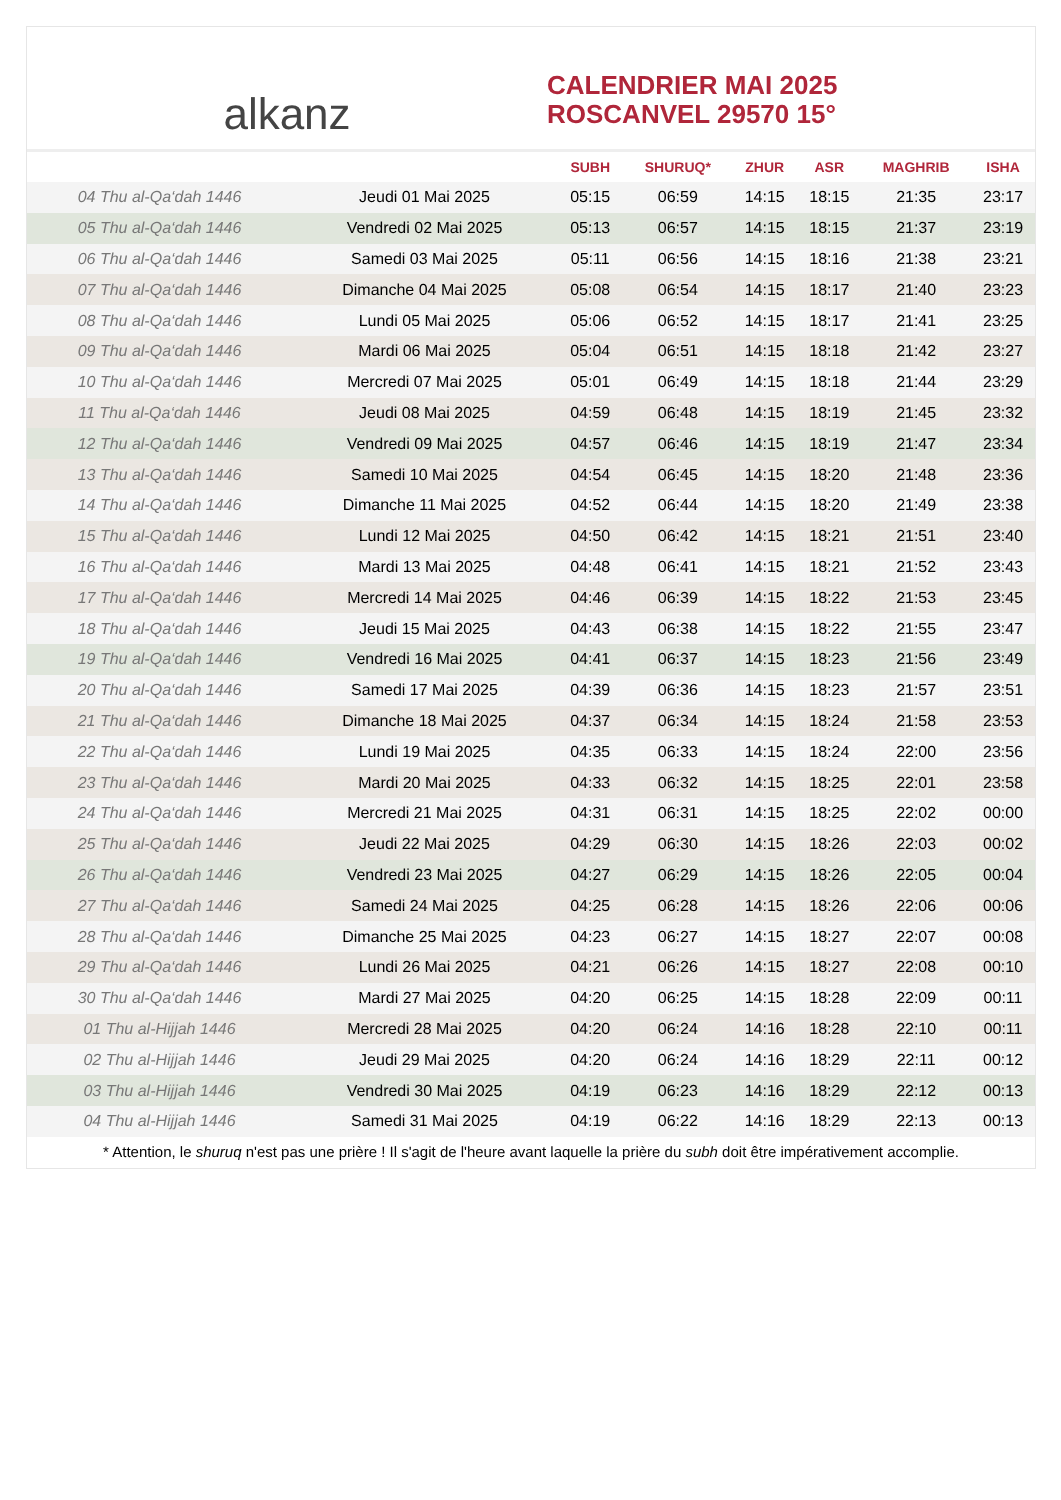alkanz
CALENDRIER MAI 2025
ROSCANVEL 29570 15°
| | | SUBH | SHURUQ* | ZHUR | ASR | MAGHRIB | ISHA |
| --- | --- | --- | --- | --- | --- | --- | --- |
| 04 Thu al-Qa‘dah 1446 | Jeudi 01 Mai 2025 | 05:15 | 06:59 | 14:15 | 18:15 | 21:35 | 23:17 |
| 05 Thu al-Qa‘dah 1446 | Vendredi 02 Mai 2025 | 05:13 | 06:57 | 14:15 | 18:15 | 21:37 | 23:19 |
| 06 Thu al-Qa‘dah 1446 | Samedi 03 Mai 2025 | 05:11 | 06:56 | 14:15 | 18:16 | 21:38 | 23:21 |
| 07 Thu al-Qa‘dah 1446 | Dimanche 04 Mai 2025 | 05:08 | 06:54 | 14:15 | 18:17 | 21:40 | 23:23 |
| 08 Thu al-Qa‘dah 1446 | Lundi 05 Mai 2025 | 05:06 | 06:52 | 14:15 | 18:17 | 21:41 | 23:25 |
| 09 Thu al-Qa‘dah 1446 | Mardi 06 Mai 2025 | 05:04 | 06:51 | 14:15 | 18:18 | 21:42 | 23:27 |
| 10 Thu al-Qa‘dah 1446 | Mercredi 07 Mai 2025 | 05:01 | 06:49 | 14:15 | 18:18 | 21:44 | 23:29 |
| 11 Thu al-Qa‘dah 1446 | Jeudi 08 Mai 2025 | 04:59 | 06:48 | 14:15 | 18:19 | 21:45 | 23:32 |
| 12 Thu al-Qa‘dah 1446 | Vendredi 09 Mai 2025 | 04:57 | 06:46 | 14:15 | 18:19 | 21:47 | 23:34 |
| 13 Thu al-Qa‘dah 1446 | Samedi 10 Mai 2025 | 04:54 | 06:45 | 14:15 | 18:20 | 21:48 | 23:36 |
| 14 Thu al-Qa‘dah 1446 | Dimanche 11 Mai 2025 | 04:52 | 06:44 | 14:15 | 18:20 | 21:49 | 23:38 |
| 15 Thu al-Qa‘dah 1446 | Lundi 12 Mai 2025 | 04:50 | 06:42 | 14:15 | 18:21 | 21:51 | 23:40 |
| 16 Thu al-Qa‘dah 1446 | Mardi 13 Mai 2025 | 04:48 | 06:41 | 14:15 | 18:21 | 21:52 | 23:43 |
| 17 Thu al-Qa‘dah 1446 | Mercredi 14 Mai 2025 | 04:46 | 06:39 | 14:15 | 18:22 | 21:53 | 23:45 |
| 18 Thu al-Qa‘dah 1446 | Jeudi 15 Mai 2025 | 04:43 | 06:38 | 14:15 | 18:22 | 21:55 | 23:47 |
| 19 Thu al-Qa‘dah 1446 | Vendredi 16 Mai 2025 | 04:41 | 06:37 | 14:15 | 18:23 | 21:56 | 23:49 |
| 20 Thu al-Qa‘dah 1446 | Samedi 17 Mai 2025 | 04:39 | 06:36 | 14:15 | 18:23 | 21:57 | 23:51 |
| 21 Thu al-Qa‘dah 1446 | Dimanche 18 Mai 2025 | 04:37 | 06:34 | 14:15 | 18:24 | 21:58 | 23:53 |
| 22 Thu al-Qa‘dah 1446 | Lundi 19 Mai 2025 | 04:35 | 06:33 | 14:15 | 18:24 | 22:00 | 23:56 |
| 23 Thu al-Qa‘dah 1446 | Mardi 20 Mai 2025 | 04:33 | 06:32 | 14:15 | 18:25 | 22:01 | 23:58 |
| 24 Thu al-Qa‘dah 1446 | Mercredi 21 Mai 2025 | 04:31 | 06:31 | 14:15 | 18:25 | 22:02 | 00:00 |
| 25 Thu al-Qa‘dah 1446 | Jeudi 22 Mai 2025 | 04:29 | 06:30 | 14:15 | 18:26 | 22:03 | 00:02 |
| 26 Thu al-Qa‘dah 1446 | Vendredi 23 Mai 2025 | 04:27 | 06:29 | 14:15 | 18:26 | 22:05 | 00:04 |
| 27 Thu al-Qa‘dah 1446 | Samedi 24 Mai 2025 | 04:25 | 06:28 | 14:15 | 18:26 | 22:06 | 00:06 |
| 28 Thu al-Qa‘dah 1446 | Dimanche 25 Mai 2025 | 04:23 | 06:27 | 14:15 | 18:27 | 22:07 | 00:08 |
| 29 Thu al-Qa‘dah 1446 | Lundi 26 Mai 2025 | 04:21 | 06:26 | 14:15 | 18:27 | 22:08 | 00:10 |
| 30 Thu al-Qa‘dah 1446 | Mardi 27 Mai 2025 | 04:20 | 06:25 | 14:15 | 18:28 | 22:09 | 00:11 |
| 01 Thu al-Hijjah 1446 | Mercredi 28 Mai 2025 | 04:20 | 06:24 | 14:16 | 18:28 | 22:10 | 00:11 |
| 02 Thu al-Hijjah 1446 | Jeudi 29 Mai 2025 | 04:20 | 06:24 | 14:16 | 18:29 | 22:11 | 00:12 |
| 03 Thu al-Hijjah 1446 | Vendredi 30 Mai 2025 | 04:19 | 06:23 | 14:16 | 18:29 | 22:12 | 00:13 |
| 04 Thu al-Hijjah 1446 | Samedi 31 Mai 2025 | 04:19 | 06:22 | 14:16 | 18:29 | 22:13 | 00:13 |
* Attention, le shuruq n'est pas une prière ! Il s'agit de l'heure avant laquelle la prière du subh doit être impérativement accomplie.